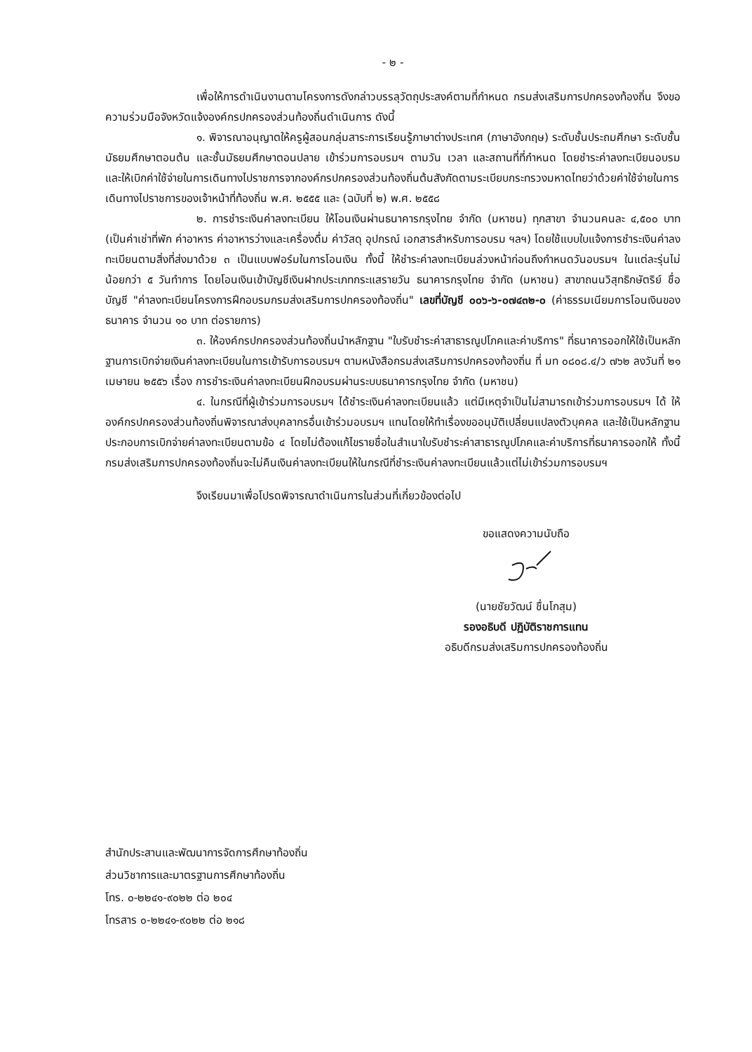- ๒ -
เพื่อให้การดำเนินงานตามโครงการดังกล่าวบรรลุวัตถุประสงค์ตามที่กำหนด กรมส่งเสริมการปกครองท้องถิ่น จึงขอความร่วมมือจังหวัดแจ้งองค์กรปกครองส่วนท้องถิ่นดำเนินการ ดังนี้
๑. พิจารณาอนุญาตให้ครูผู้สอนกลุ่มสาระการเรียนรู้ภาษาต่างประเทศ (ภาษาอังกฤษ) ระดับชั้นประถมศึกษา ระดับชั้นมัธยมศึกษาตอนต้น และชั้นมัธยมศึกษาตอนปลาย เข้าร่วมการอบรมฯ ตามวัน เวลา และสถานที่ที่กำหนด โดยชำระค่าลงทะเบียนอบรม และให้เบิกค่าใช้จ่ายในการเดินทางไปราชการจากองค์กรปกครองส่วนท้องถิ่นต้นสังกัดตามระเบียบกระทรวงมหาดไทยว่าด้วยค่าใช้จ่ายในการเดินทางไปราชการของเจ้าหน้าที่ท้องถิ่น พ.ศ. ๒๕๕๕ และ (ฉบับที่ ๒) พ.ศ. ๒๕๕๘
๒. การชำระเงินค่าลงทะเบียน ให้โอนเงินผ่านธนาคารกรุงไทย จำกัด (มหาชน) ทุกสาขา จำนวนคนละ ๔,๕๐๐ บาท (เป็นค่าเช่าที่พัก ค่าอาหาร ค่าอาหารว่างและเครื่องดื่ม ค่าวัสดุ อุปกรณ์ เอกสารสำหรับการอบรม ฯลฯ) โดยใช้แบบใบแจ้งการชำระเงินค่าลงทะเบียนตามสิ่งที่ส่งมาด้วย ๓ เป็นแบบฟอร์มในการโอนเงิน ทั้งนี้ ให้ชำระค่าลงทะเบียนล่วงหน้าก่อนถึงกำหนดวันอบรมฯ ในแต่ละรุ่นไม่น้อยกว่า ๕ วันทำการ โดยโอนเงินเข้าบัญชีเงินฝากประเภทกระแสรายวัน ธนาคารกรุงไทย จำกัด (มหาชน) สาขาถนนวิสุทธิกษัตริย์ ชื่อบัญชี "ค่าลงทะเบียนโครงการฝึกอบรมกรมส่งเสริมการปกครองท้องถิ่น" เลขที่บัญชี ๐๐๖-๖-๐๗๔๓๒-๐ (ค่าธรรมเนียมการโอนเงินของธนาคาร จำนวน ๑๐ บาท ต่อรายการ)
๓. ให้องค์กรปกครองส่วนท้องถิ่นนำหลักฐาน "ใบรับชำระค่าสาธารณูปโภคและค่าบริการ" ที่ธนาคารออกให้ใช้เป็นหลักฐานการเบิกจ่ายเงินค่าลงทะเบียนในการเข้ารับการอบรมฯ ตามหนังสือกรมส่งเสริมการปกครองท้องถิ่น ที่ มท ๐๘๐๘.๔/ว ๗๖๒ ลงวันที่ ๒๑ เมษายน ๒๕๕๖ เรื่อง การชำระเงินค่าลงทะเบียนฝึกอบรมผ่านระบบธนาคารกรุงไทย จำกัด (มหาชน)
๔. ในกรณีที่ผู้เข้าร่วมการอบรมฯ ได้ชำระเงินค่าลงทะเบียนแล้ว แต่มีเหตุจำเป็นไม่สามารถเข้าร่วมการอบรมฯ ได้ ให้องค์กรปกครองส่วนท้องถิ่นพิจารณาส่งบุคลากรอื่นเข้าร่วมอบรมฯ แทนโดยให้ทำเรื่องขออนุมัติเปลี่ยนแปลงตัวบุคคล และใช้เป็นหลักฐานประกอบการเบิกจ่ายค่าลงทะเบียนตามข้อ ๔ โดยไม่ต้องแก้ไขรายชื่อในสำเนาใบรับชำระค่าสาธารณูปโภคและค่าบริการที่ธนาคารออกให้ ทั้งนี้ กรมส่งเสริมการปกครองท้องถิ่นจะไม่คืนเงินค่าลงทะเบียนให้ในกรณีที่ชำระเงินค่าลงทะเบียนแล้วแต่ไม่เข้าร่วมการอบรมฯ
จึงเรียนมาเพื่อโปรดพิจารณาดำเนินการในส่วนที่เกี่ยวข้องต่อไป
ขอแสดงความนับถือ
(นายชัยวัฒน์ ชื่นโกสุม)
รองอธิบดี ปฏิบัติราชการแทน
อธิบดีกรมส่งเสริมการปกครองท้องถิ่น
สำนักประสานและพัฒนาการจัดการศึกษาท้องถิ่น
ส่วนวิชาการและมาตรฐานการศึกษาท้องถิ่น
โทร. ๐-๒๒๔๑-๙๐๒๒ ต่อ ๒๐๔
โทรสาร ๐-๒๒๔๑-๙๐๒๒ ต่อ ๒๑๘